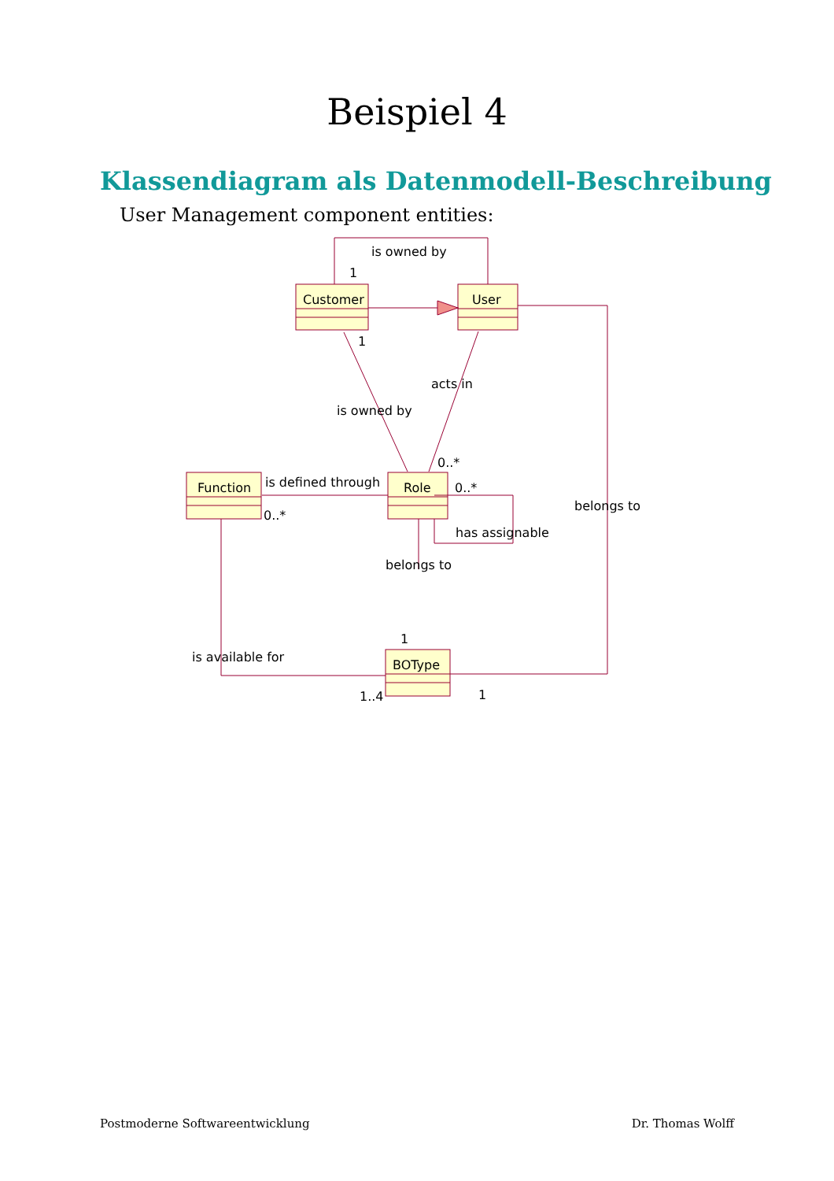Beispiel 4
Klassendiagram als Datenmodell-Beschreibung
User Management component entities:
is owned by
1
Customer
User
1
acts in
is owned by
0..*
Function
is defined through
Role
0..*
0..*
belongs to
has assignable
belongs to
1
is available for
BOType
1..4
1
Postmoderne Softwareentwicklung Dr. Thomas Wolff